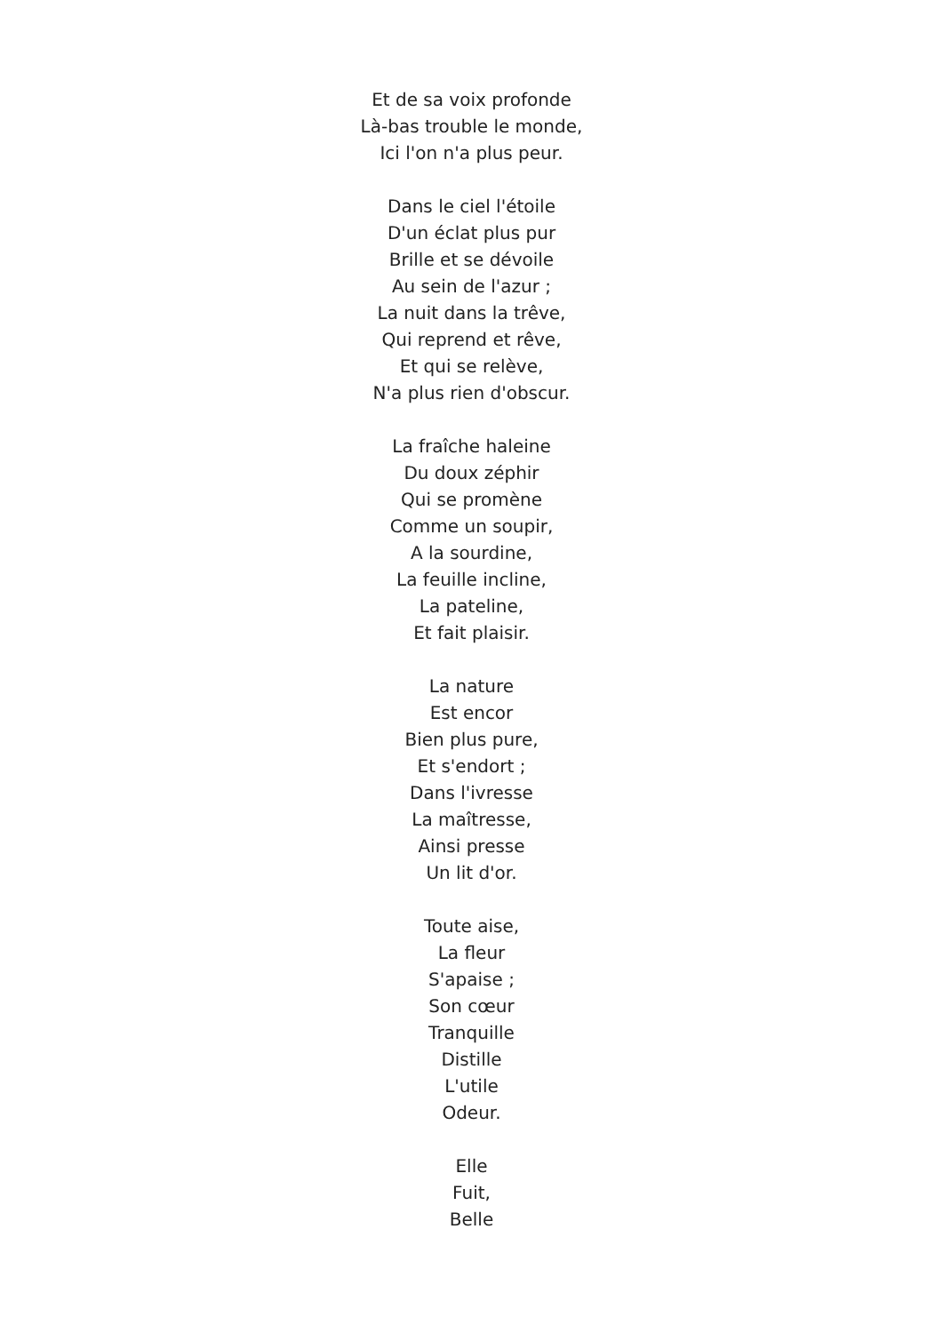Et de sa voix profonde
Là-bas trouble le monde,
Ici l'on n'a plus peur.
Dans le ciel l'étoile
D'un éclat plus pur
Brille et se dévoile
Au sein de l'azur ;
La nuit dans la trêve,
Qui reprend et rêve,
Et qui se relève,
N'a plus rien d'obscur.
La fraîche haleine
Du doux zéphir
Qui se promène
Comme un soupir,
A la sourdine,
La feuille incline,
La pateline,
Et fait plaisir.
La nature
Est encor
Bien plus pure,
Et s'endort ;
Dans l'ivresse
La maîtresse,
Ainsi presse
Un lit d'or.
Toute aise,
La fleur
S'apaise ;
Son cœur
Tranquille
Distille
L'utile
Odeur.
Elle
Fuit,
Belle